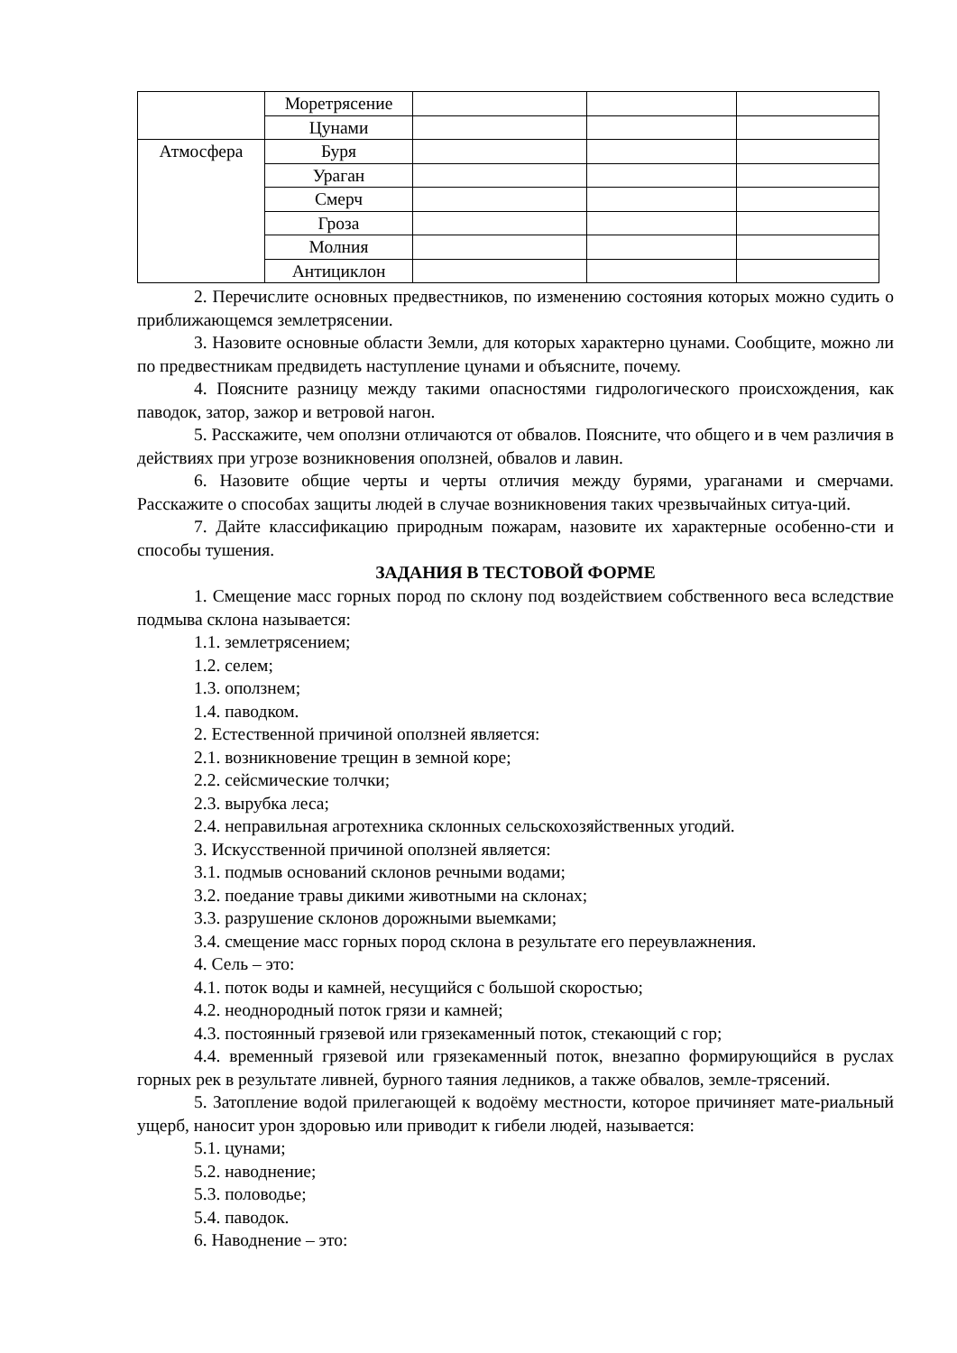| | Моретрясение | | | |
| | Цунами | | | |
| Атмосфера | Буря | | | |
| | Ураган | | | |
| | Смерч | | | |
| | Гроза | | | |
| | Молния | | | |
| | Антициклон | | | |
2. Перечислите основных предвестников, по изменению состояния которых можно судить о приближающемся землетрясении.
3. Назовите основные области Земли, для которых характерно цунами. Сообщите, можно ли по предвестникам предвидеть наступление цунами и объясните, почему.
4. Поясните разницу между такими опасностями гидрологического происхождения, как паводок, затор, зажор и ветровой нагон.
5. Расскажите, чем оползни отличаются от обвалов. Поясните, что общего и в чем различия в действиях при угрозе возникновения оползней, обвалов и лавин.
6. Назовите общие черты и черты отличия между бурями, ураганами и смерчами. Расскажите о способах защиты людей в случае возникновения таких чрезвычайных ситуа-ций.
7. Дайте классификацию природным пожарам, назовите их характерные особенно-сти и способы тушения.
ЗАДАНИЯ В ТЕСТОВОЙ ФОРМЕ
1. Смещение масс горных пород по склону под воздействием собственного веса вследствие подмыва склона называется:
1.1. землетрясением;
1.2. селем;
1.3. оползнем;
1.4. паводком.
2. Естественной причиной оползней является:
2.1. возникновение трещин в земной коре;
2.2. сейсмические толчки;
2.3. вырубка леса;
2.4. неправильная агротехника склонных сельскохозяйственных угодий.
3. Искусственной причиной оползней является:
3.1. подмыв оснований склонов речными водами;
3.2. поедание травы дикими животными на склонах;
3.3. разрушение склонов дорожными выемками;
3.4. смещение масс горных пород склона в результате его переувлажнения.
4. Сель – это:
4.1. поток воды и камней, несущийся с большой скоростью;
4.2. неоднородный поток грязи и камней;
4.3. постоянный грязевой или грязекаменный поток, стекающий с гор;
4.4. временный грязевой или грязекаменный поток, внезапно формирующийся в руслах горных рек в результате ливней, бурного таяния ледников, а также обвалов, земле-трясений.
5. Затопление водой прилегающей к водоёму местности, которое причиняет мате-риальный ущерб, наносит урон здоровью или приводит к гибели людей, называется:
5.1. цунами;
5.2. наводнение;
5.3. половодье;
5.4. паводок.
6. Наводнение – это: